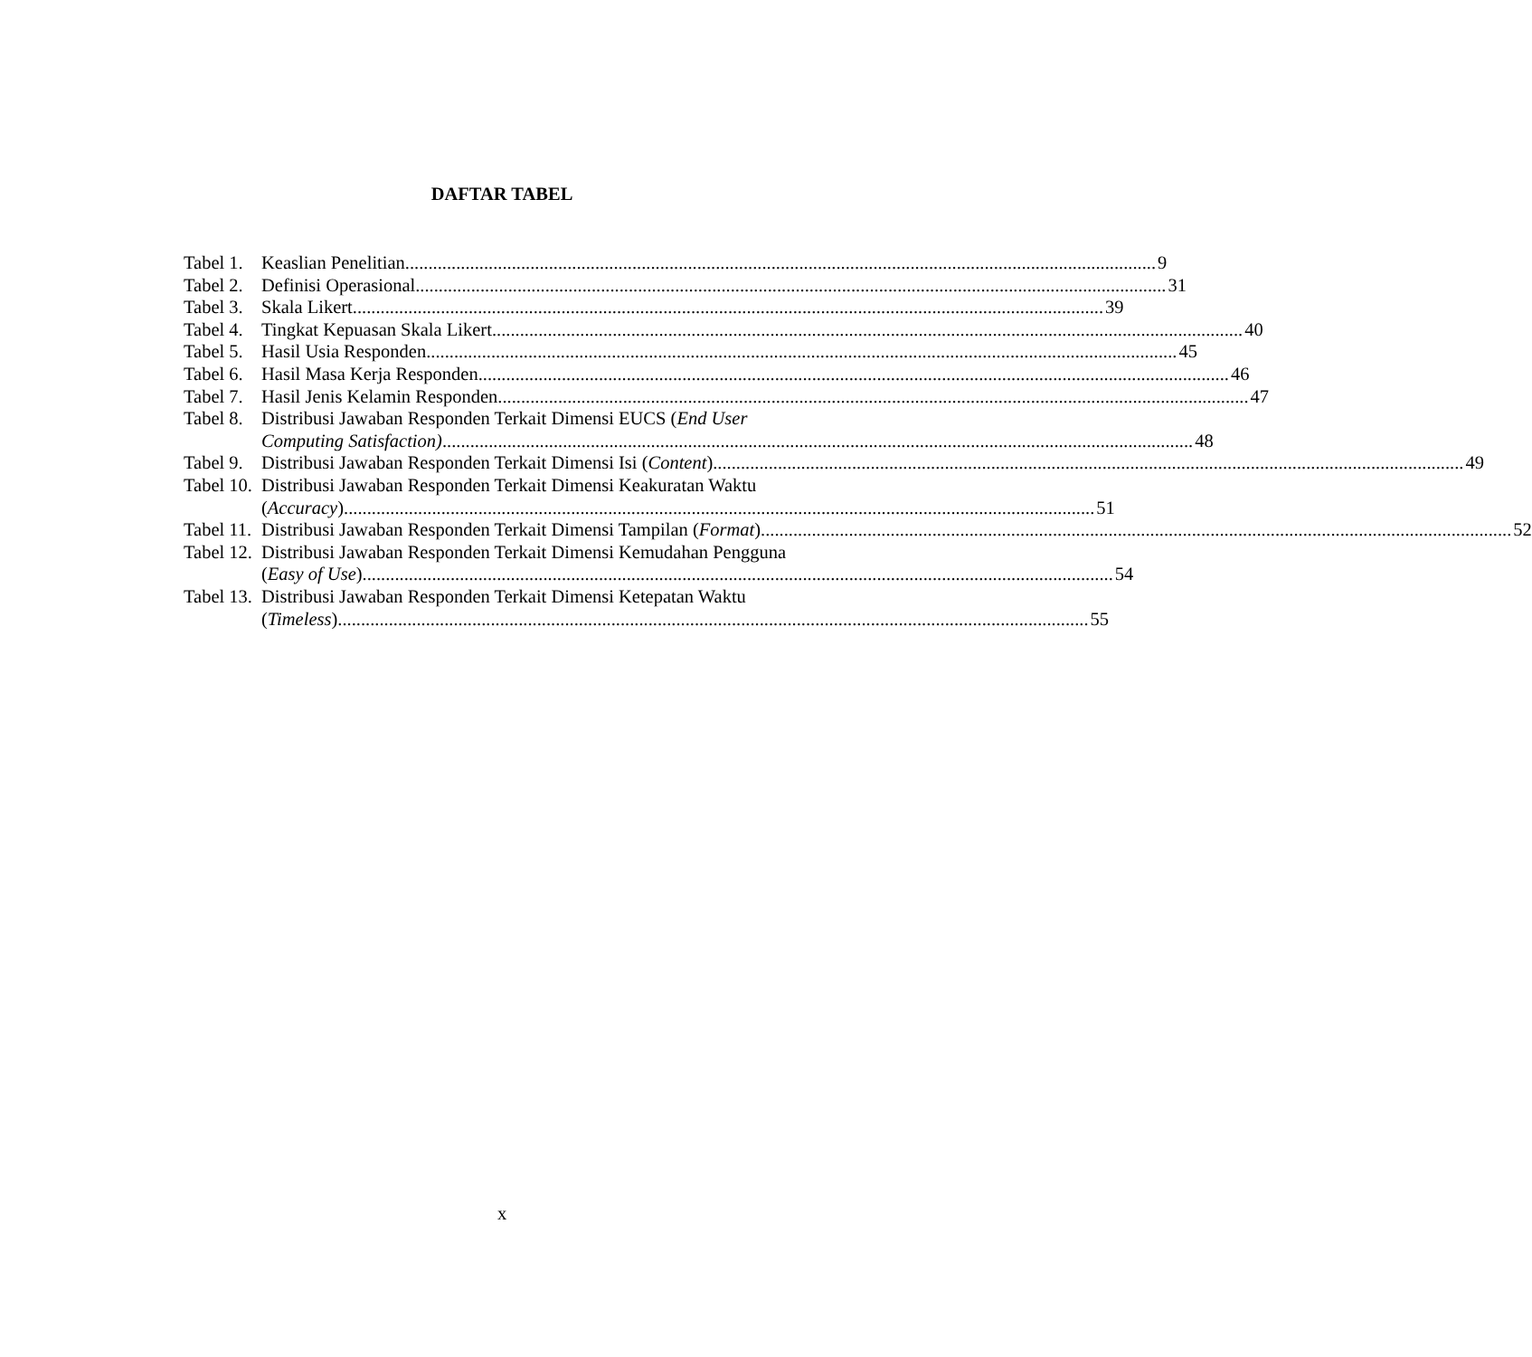DAFTAR TABEL
Tabel 1. Keaslian Penelitian 9
Tabel 2. Definisi Operasional 31
Tabel 3. Skala Likert 39
Tabel 4. Tingkat Kepuasan Skala Likert 40
Tabel 5. Hasil Usia Responden 45
Tabel 6. Hasil Masa Kerja Responden 46
Tabel 7. Hasil Jenis Kelamin Responden 47
Tabel 8. Distribusi Jawaban Responden Terkait Dimensi EUCS (End User
Computing Satisfaction) 48
Tabel 9. Distribusi Jawaban Responden Terkait Dimensi Isi (Content) 49
Tabel 10. Distribusi Jawaban Responden Terkait Dimensi Keakuratan Waktu
(Accuracy) 51
Tabel 11. Distribusi Jawaban Responden Terkait Dimensi Tampilan (Format) 52
Tabel 12. Distribusi Jawaban Responden Terkait Dimensi Kemudahan Pengguna
(Easy of Use) 54
Tabel 13. Distribusi Jawaban Responden Terkait Dimensi Ketepatan Waktu
(Timeless) 55
x